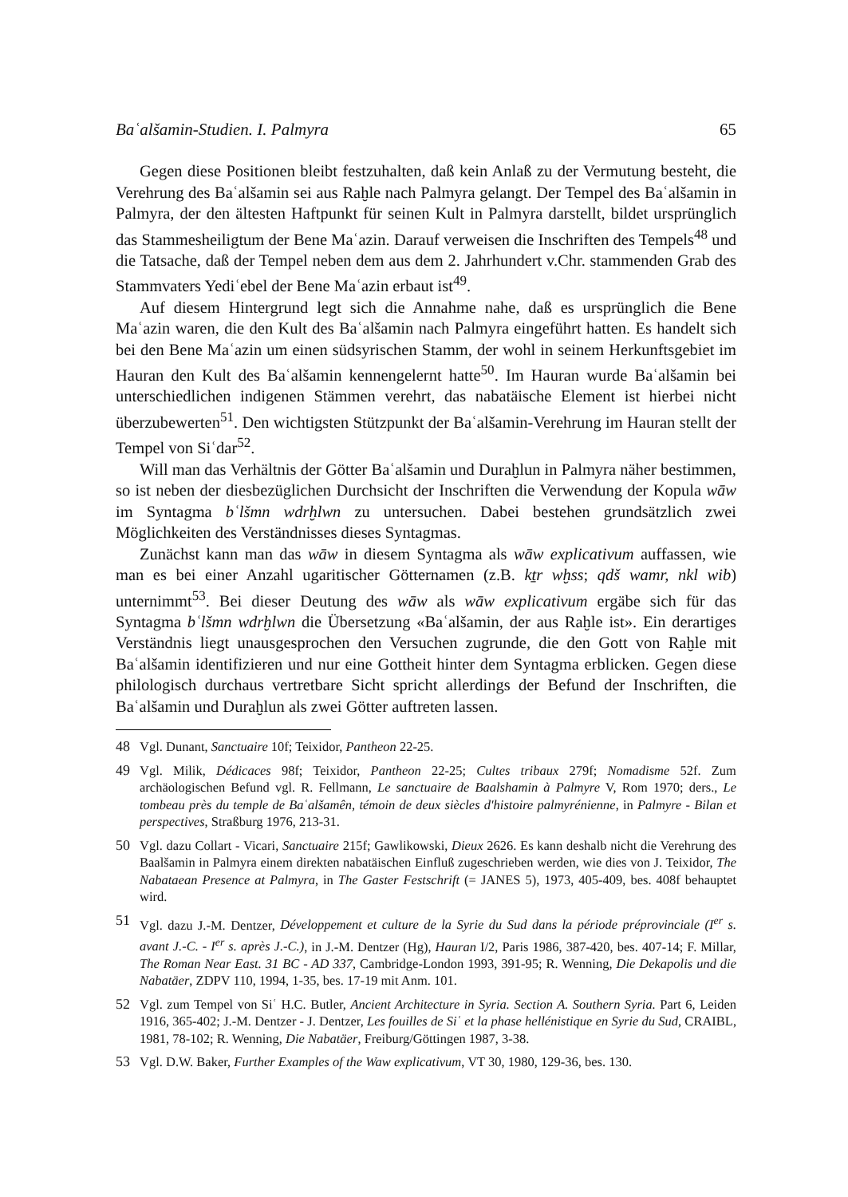Baʿalšamin-Studien. I. Palmyra 65
Gegen diese Positionen bleibt festzuhalten, daß kein Anlaß zu der Vermutung besteht, die Verehrung des Baʿalšamin sei aus Raḫle nach Palmyra gelangt. Der Tempel des Baʿalšamin in Palmyra, der den ältesten Haftpunkt für seinen Kult in Palmyra darstellt, bildet ursprünglich das Stammesheiligtum der Bene Maʿazin. Darauf verweisen die Inschriften des Tempels<sup>48</sup> und die Tatsache, daß der Tempel neben dem aus dem 2. Jahrhundert v.Chr. stammenden Grab des Stammvaters Yediʿebel der Bene Maʿazin erbaut ist<sup>49</sup>.
Auf diesem Hintergrund legt sich die Annahme nahe, daß es ursprünglich die Bene Maʿazin waren, die den Kult des Baʿalšamin nach Palmyra eingeführt hatten. Es handelt sich bei den Bene Maʿazin um einen südsyrischen Stamm, der wohl in seinem Herkunftsgebiet im Hauran den Kult des Baʿalšamin kennengelernt hatte<sup>50</sup>. Im Hauran wurde Baʿalšamin bei unterschiedlichen indigenen Stämmen verehrt, das nabatäische Element ist hierbei nicht überzubewerten<sup>51</sup>. Den wichtigsten Stützpunkt der Baʿalšamin-Verehrung im Hauran stellt der Tempel von Siʿdar<sup>52</sup>.
Will man das Verhältnis der Götter Baʿalšamin und Duraḫlun in Palmyra näher bestimmen, so ist neben der diesbezüglichen Durchsicht der Inschriften die Verwendung der Kopula wāw im Syntagma bʿlšmn wdrḫlwn zu untersuchen. Dabei bestehen grundsätzlich zwei Möglichkeiten des Verständnisses dieses Syntagmas.
Zunächst kann man das wāw in diesem Syntagma als wāw explicativum auffassen, wie man es bei einer Anzahl ugaritischer Götternamen (z.B. kṯr wḫss; qdš wamr, nkl wib) unternimmt<sup>53</sup>. Bei dieser Deutung des wāw als wāw explicativum ergäbe sich für das Syntagma bʿlšmn wdrḫlwn die Übersetzung «Baʿalšamin, der aus Raḫle ist». Ein derartiges Verständnis liegt unausgesprochen den Versuchen zugrunde, die den Gott von Raḫle mit Baʿalšamin identifizieren und nur eine Gottheit hinter dem Syntagma erblicken. Gegen diese philologisch durchaus vertretbare Sicht spricht allerdings der Befund der Inschriften, die Baʿalšamin und Duraḫlun als zwei Götter auftreten lassen.
48 Vgl. Dunant, Sanctuaire 10f; Teixidor, Pantheon 22-25.
49 Vgl. Milik, Dédicaces 98f; Teixidor, Pantheon 22-25; Cultes tribaux 279f; Nomadisme 52f. Zum archäologischen Befund vgl. R. Fellmann, Le sanctuaire de Baalshamin à Palmyre V, Rom 1970; ders., Le tombeau près du temple de Baʿalšamên, témoin de deux siècles d'histoire palmyrénienne, in Palmyre - Bilan et perspectives, Straßburg 1976, 213-31.
50 Vgl. dazu Collart - Vicari, Sanctuaire 215f; Gawlikowski, Dieux 2626. Es kann deshalb nicht die Verehrung des Baalšamin in Palmyra einem direkten nabatäischen Einfluß zugeschrieben werden, wie dies von J. Teixidor, The Nabataean Presence at Palmyra, in The Gaster Festschrift (= JANES 5), 1973, 405-409, bes. 408f behauptet wird.
51 Vgl. dazu J.-M. Dentzer, Développement et culture de la Syrie du Sud dans la période préprovinciale (I<sup>er</sup> s. avant J.-C. - I<sup>er</sup> s. après J.-C.), in J.-M. Dentzer (Hg), Hauran I/2, Paris 1986, 387-420, bes. 407-14; F. Millar, The Roman Near East. 31 BC - AD 337, Cambridge-London 1993, 391-95; R. Wenning, Die Dekapolis und die Nabatäer, ZDPV 110, 1994, 1-35, bes. 17-19 mit Anm. 101.
52 Vgl. zum Tempel von Siʿ H.C. Butler, Ancient Architecture in Syria. Section A. Southern Syria. Part 6, Leiden 1916, 365-402; J.-M. Dentzer - J. Dentzer, Les fouilles de Siʿ et la phase hellénistique en Syrie du Sud, CRAIBL, 1981, 78-102; R. Wenning, Die Nabatäer, Freiburg/Göttingen 1987, 3-38.
53 Vgl. D.W. Baker, Further Examples of the Waw explicativum, VT 30, 1980, 129-36, bes. 130.